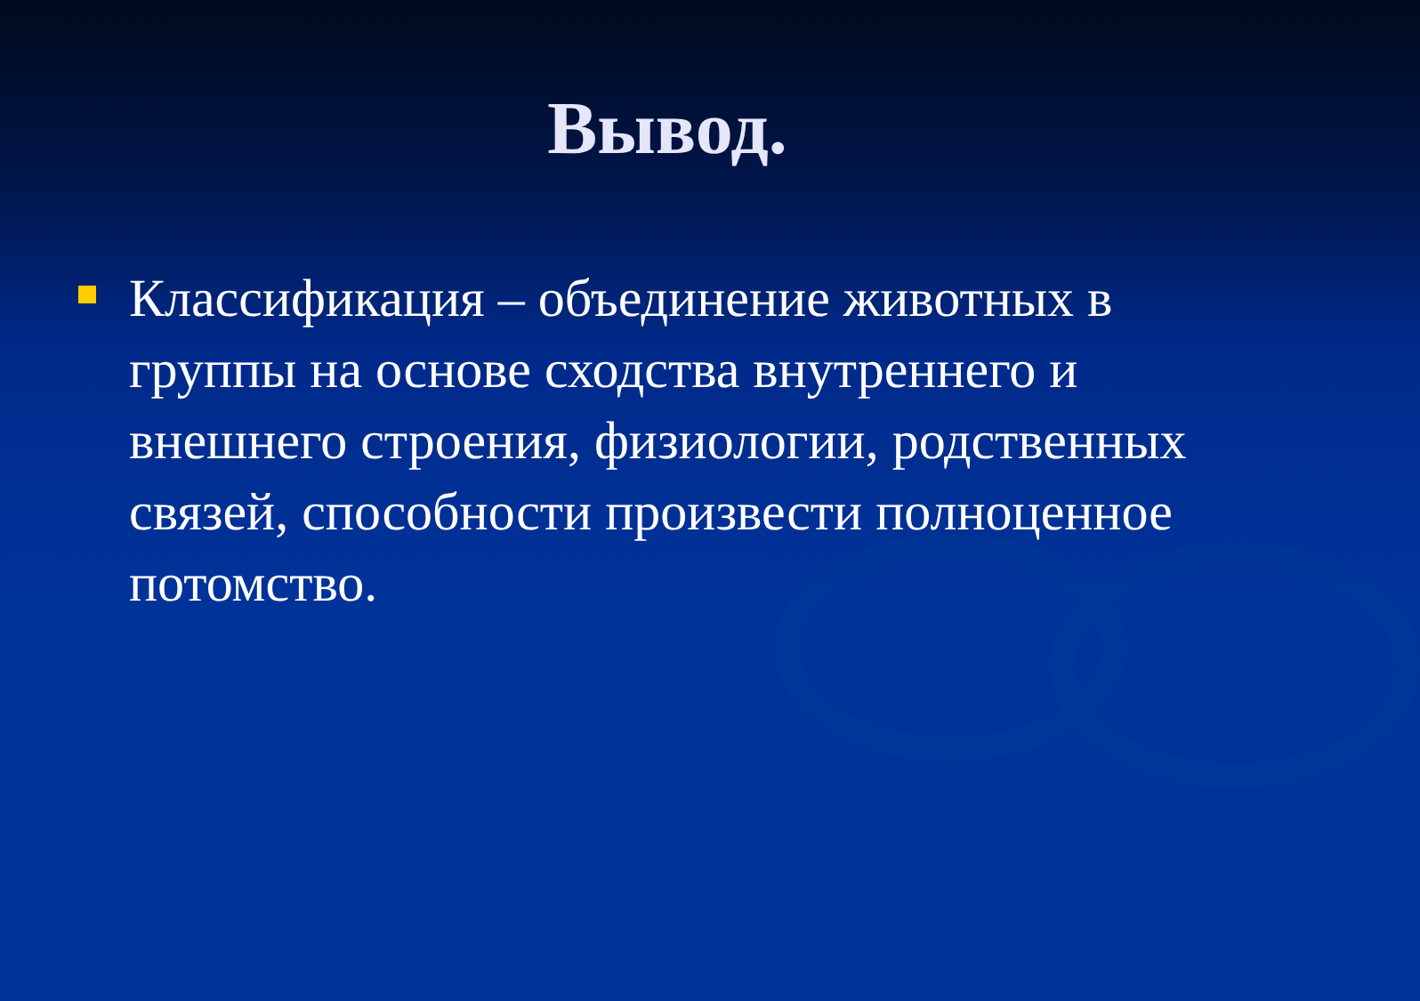Вывод.
Классификация – объединение животных в группы на основе сходства внутреннего и внешнего строения, физиологии, родственных связей, способности произвести полноценное потомство.